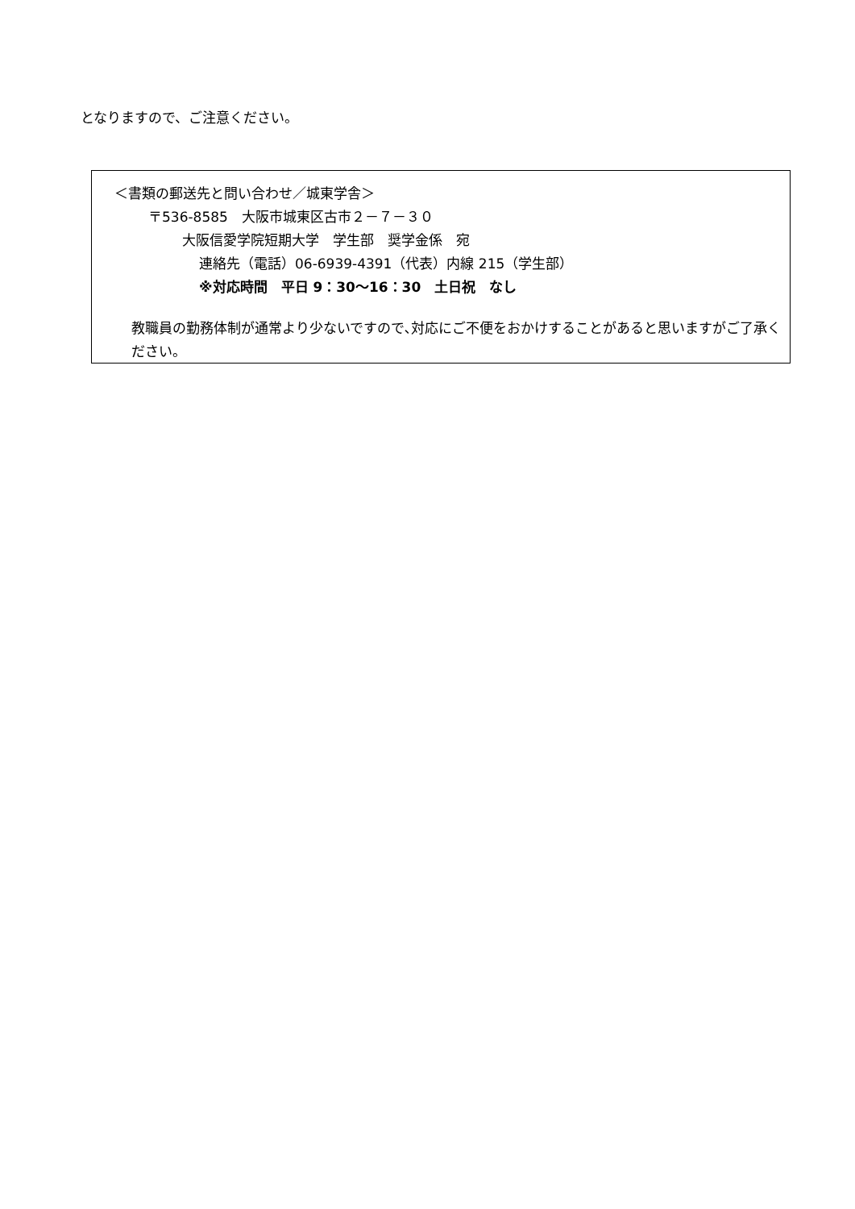となりますので、ご注意ください。
＜書類の郵送先と問い合わせ／城東学舎＞
〒536-8585　大阪市城東区古市２－７－３０
大阪信愛学院短期大学　学生部　奨学金係　宛
連絡先（電話）06-6939-4391（代表）内線 215（学生部）
※対応時間　平日 9：30～16：30　土日祝　なし
教職員の勤務体制が通常より少ないですので､対応にご不便をおかけすることがあると思いますがご了承ください。